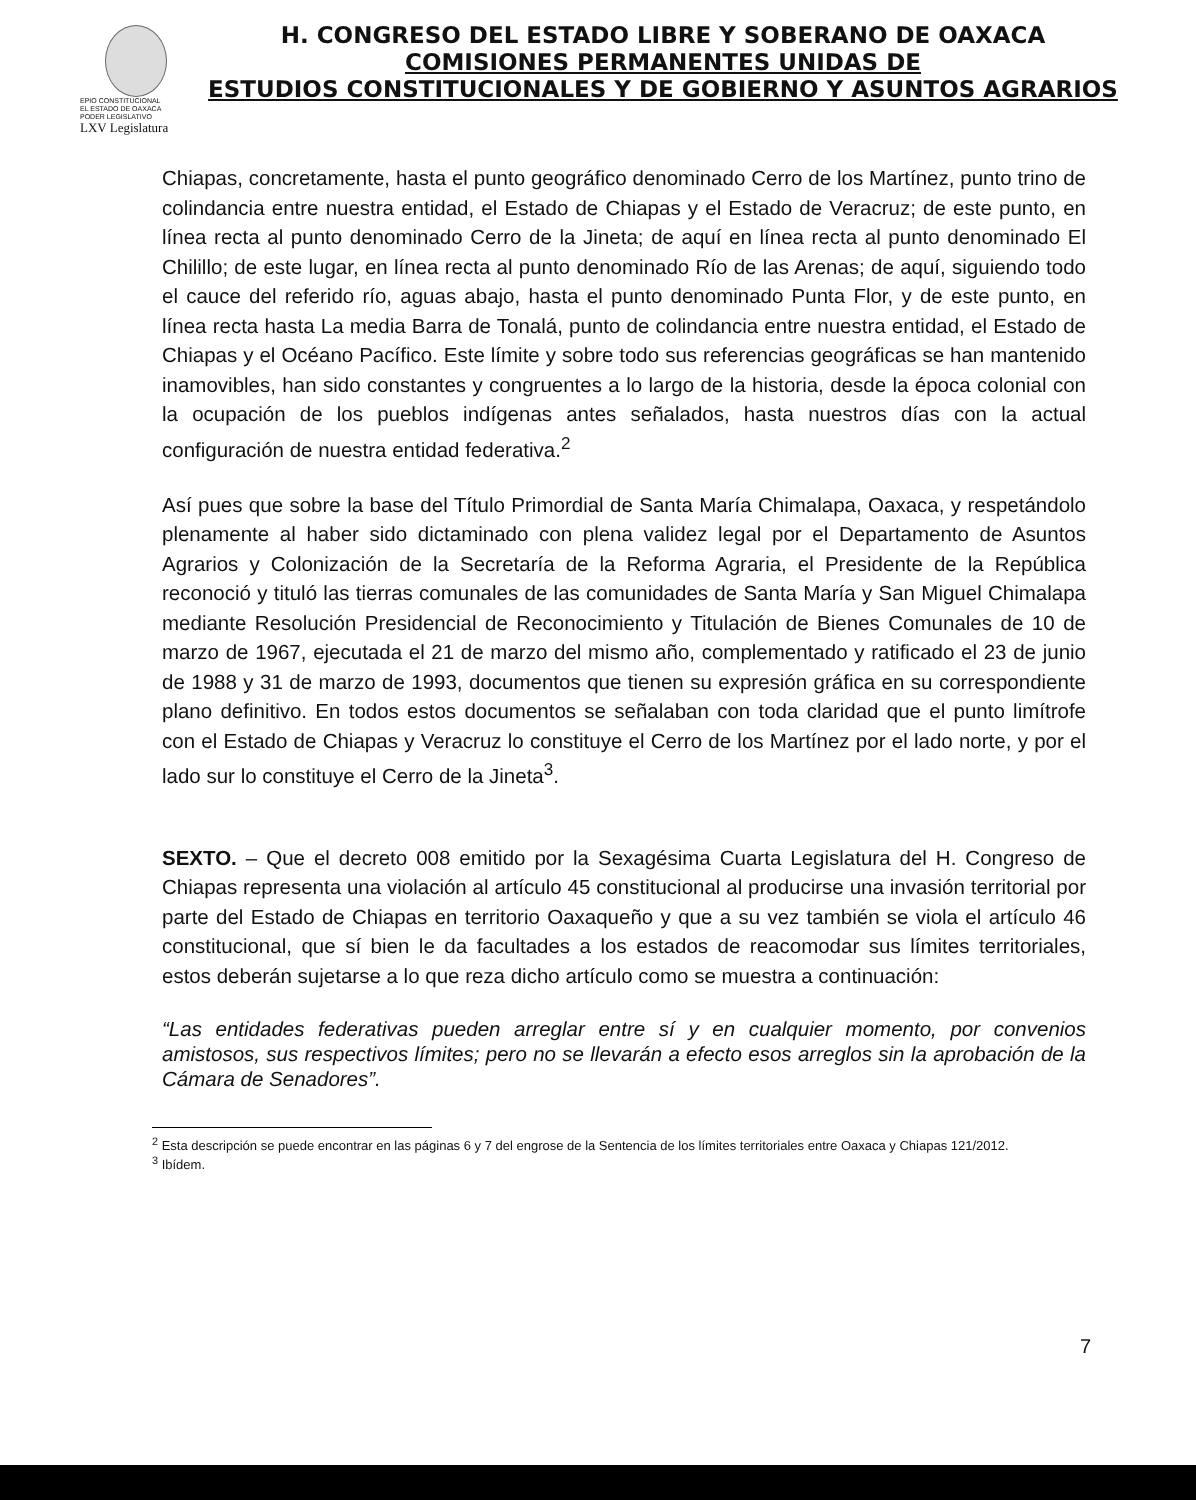EPIO CONSTITUCIONAL
EL ESTADO DE OAXACA
PODER LEGISLATIVO
LXV Legislatura
H. CONGRESO DEL ESTADO LIBRE Y SOBERANO DE OAXACA
COMISIONES PERMANENTES UNIDAS DE
ESTUDIOS CONSTITUCIONALES Y DE GOBIERNO Y ASUNTOS AGRARIOS
Chiapas, concretamente, hasta el punto geográfico denominado Cerro de los Martínez, punto trino de colindancia entre nuestra entidad, el Estado de Chiapas y el Estado de Veracruz; de este punto, en línea recta al punto denominado Cerro de la Jineta; de aquí en línea recta al punto denominado El Chilillo; de este lugar, en línea recta al punto denominado Río de las Arenas; de aquí, siguiendo todo el cauce del referido río, aguas abajo, hasta el punto denominado Punta Flor, y de este punto, en línea recta hasta La media Barra de Tonalá, punto de colindancia entre nuestra entidad, el Estado de Chiapas y el Océano Pacífico. Este límite y sobre todo sus referencias geográficas se han mantenido inamovibles, han sido constantes y congruentes a lo largo de la historia, desde la época colonial con la ocupación de los pueblos indígenas antes señalados, hasta nuestros días con la actual configuración de nuestra entidad federativa.<sup>2</sup>
Así pues que sobre la base del Título Primordial de Santa María Chimalapa, Oaxaca, y respetándolo plenamente al haber sido dictaminado con plena validez legal por el Departamento de Asuntos Agrarios y Colonización de la Secretaría de la Reforma Agraria, el Presidente de la República reconoció y tituló las tierras comunales de las comunidades de Santa María y San Miguel Chimalapa mediante Resolución Presidencial de Reconocimiento y Titulación de Bienes Comunales de 10 de marzo de 1967, ejecutada el 21 de marzo del mismo año, complementado y ratificado el 23 de junio de 1988 y 31 de marzo de 1993, documentos que tienen su expresión gráfica en su correspondiente plano definitivo. En todos estos documentos se señalaban con toda claridad que el punto limítrofe con el Estado de Chiapas y Veracruz lo constituye el Cerro de los Martínez por el lado norte, y por el lado sur lo constituye el Cerro de la Jineta<sup>3</sup>.
SEXTO. – Que el decreto 008 emitido por la Sexagésima Cuarta Legislatura del H. Congreso de Chiapas representa una violación al artículo 45 constitucional al producirse una invasión territorial por parte del Estado de Chiapas en territorio Oaxaqueño y que a su vez también se viola el artículo 46 constitucional, que sí bien le da facultades a los estados de reacomodar sus límites territoriales, estos deberán sujetarse a lo que reza dicho artículo como se muestra a continuación:
“Las entidades federativas pueden arreglar entre sí y en cualquier momento, por convenios amistosos, sus respectivos límites; pero no se llevarán a efecto esos arreglos sin la aprobación de la Cámara de Senadores”.
<sup>2</sup> Esta descripción se puede encontrar en las páginas 6 y 7 del engrose de la Sentencia de los límites territoriales entre Oaxaca y Chiapas 121/2012.
<sup>3</sup> Ibídem.
7